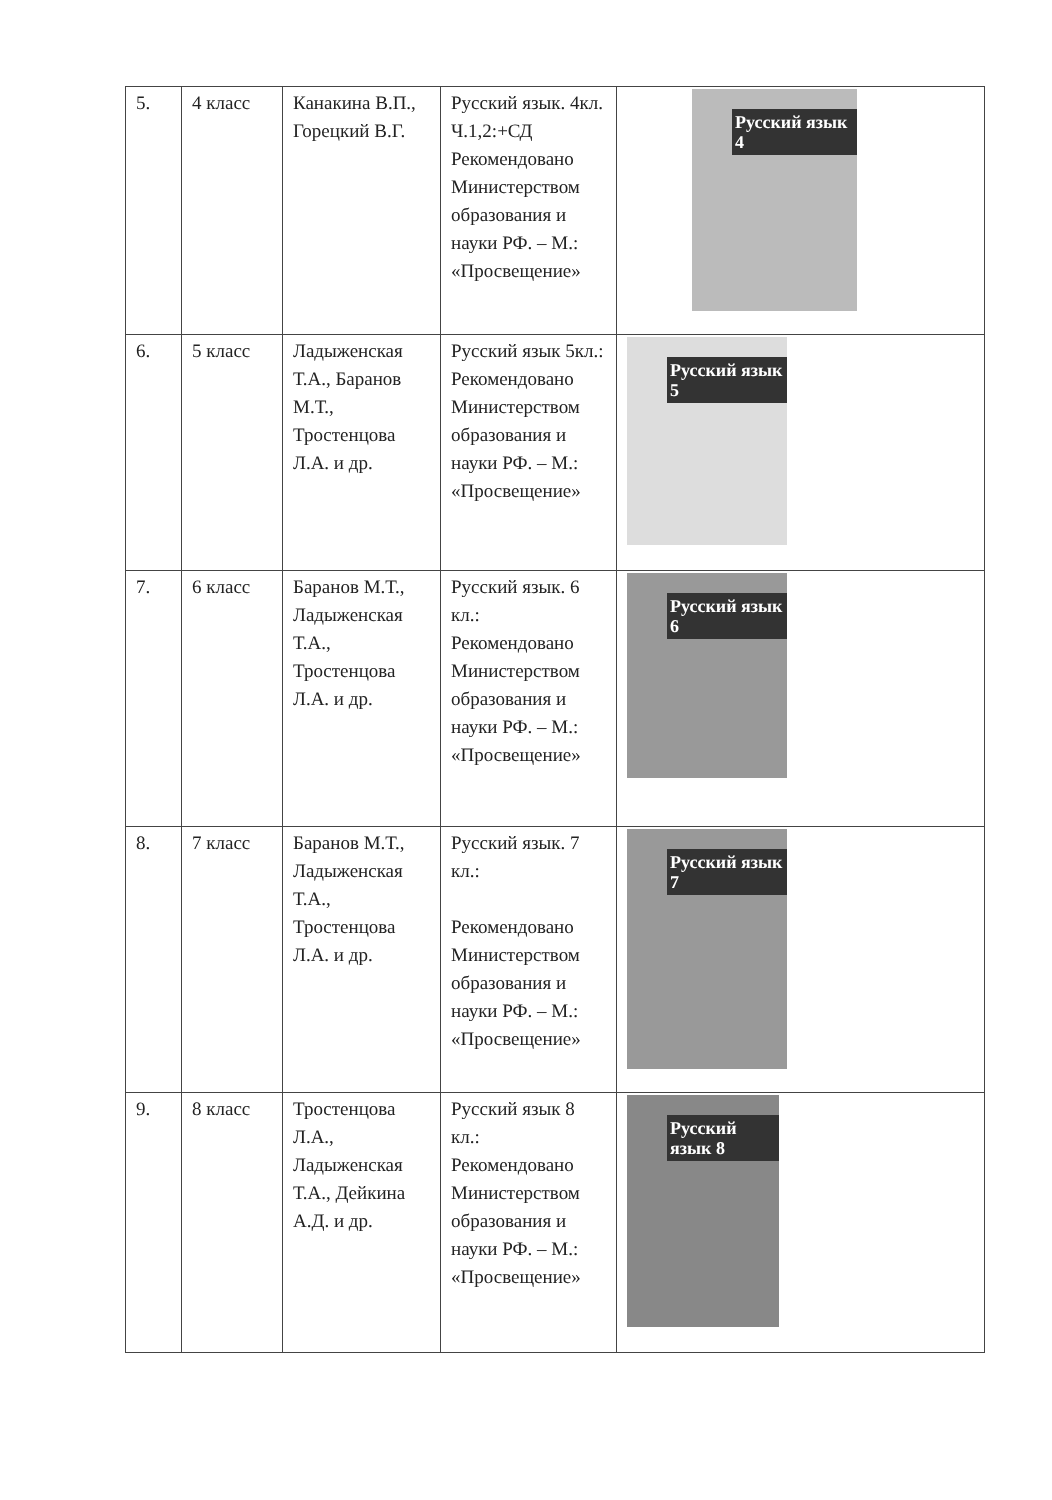| 5. | 4 класс | Канакина В.П., Горецкий В.Г. | Русский язык. 4кл. Ч.1,2:+СД Рекомендовано Министерством образования и науки РФ. – М.: «Просвещение» | Русский язык 4 |
| 6. | 5 класс | Ладыженская Т.А., Баранов М.Т., Тростенцова Л.А. и др. | Русский язык 5кл.: Рекомендовано Министерством образования и науки РФ. – М.: «Просвещение» | Русский язык 5 |
| 7. | 6 класс | Баранов М.Т., Ладыженская Т.А., Тростенцова Л.А. и др. | Русский язык. 6 кл.: Рекомендовано Министерством образования и науки РФ. – М.: «Просвещение» | Русский язык 6 |
| 8. | 7 класс | Баранов М.Т., Ладыженская Т.А., Тростенцова Л.А. и др. | Русский язык. 7 кл.: Рекомендовано Министерством образования и науки РФ. – М.: «Просвещение» | Русский язык 7 |
| 9. | 8 класс | Тростенцова Л.А., Ладыженская Т.А., Дейкина А.Д. и др. | Русский язык 8 кл.: Рекомендовано Министерством образования и науки РФ. – М.: «Просвещение» | Русский язык 8 |